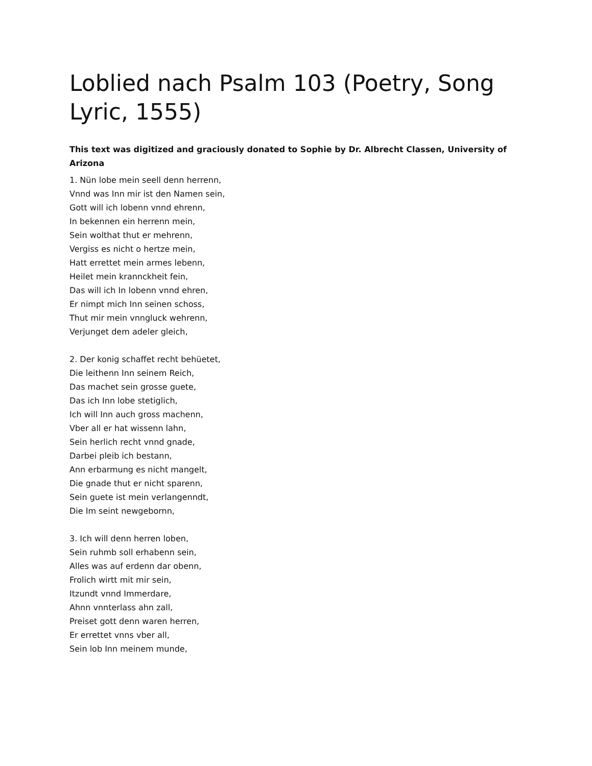Loblied nach Psalm 103 (Poetry, Song Lyric, 1555)
This text was digitized and graciously donated to Sophie by Dr. Albrecht Classen, University of Arizona
1. Nün lobe mein seell denn herrenn,
Vnnd was Inn mir ist den Namen sein,
Gott will ich lobenn vnnd ehrenn,
In bekennen ein herrenn mein,
Sein wolthat thut er mehrenn,
Vergiss es nicht o hertze mein,
Hatt errettet mein armes lebenn,
Heilet mein krannckheit fein,
Das will ich In lobenn vnnd ehren,
Er nimpt mich Inn seinen schoss,
Thut mir mein vnngluck wehrenn,
Verjunget dem adeler gleich,
2. Der konig schaffet recht behüetet,
Die leithenn Inn seinem Reich,
Das machet sein grosse guete,
Das ich Inn lobe stetiglich,
Ich will Inn auch gross machenn,
Vber all er hat wissenn lahn,
Sein herlich recht vnnd gnade,
Darbei pleib ich bestann,
Ann erbarmung es nicht mangelt,
Die gnade thut er nicht sparenn,
Sein guete ist mein verlangenndt,
Die Im seint newgebornn,
3. Ich will denn herren loben,
Sein ruhmb soll erhabenn sein,
Alles was auf erdenn dar obenn,
Frolich wirtt mit mir sein,
Itzundt vnnd Immerdare,
Ahnn vnnterlass ahn zall,
Preiset gott denn waren herren,
Er errettet vnns vber all,
Sein lob Inn meinem munde,